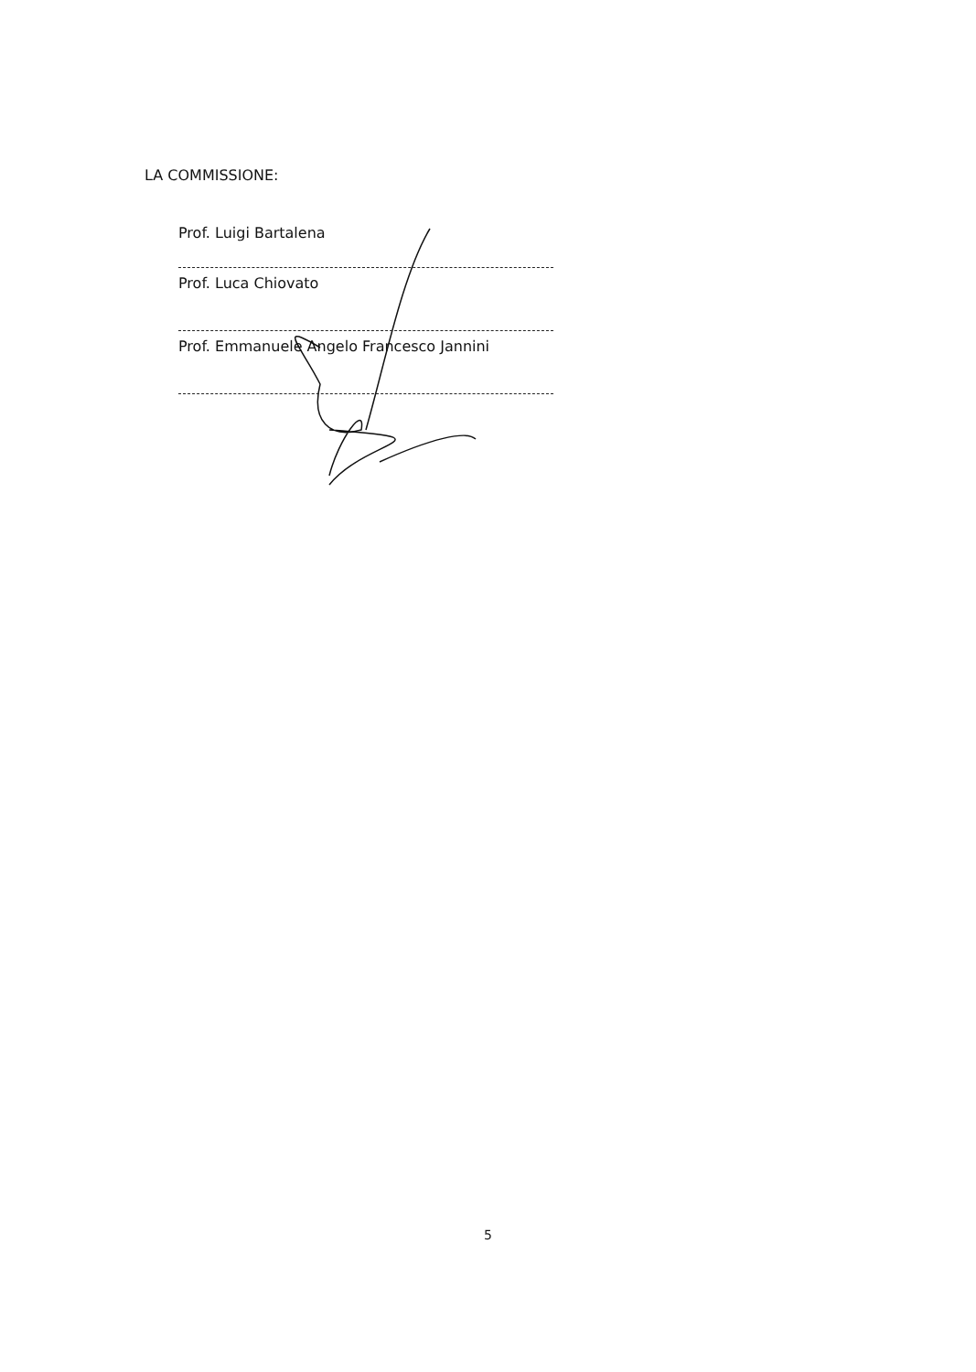LA COMMISSIONE:
Prof. Luigi Bartalena
Prof. Luca Chiovato
Prof. Emmanuele Angelo Francesco Jannini
5